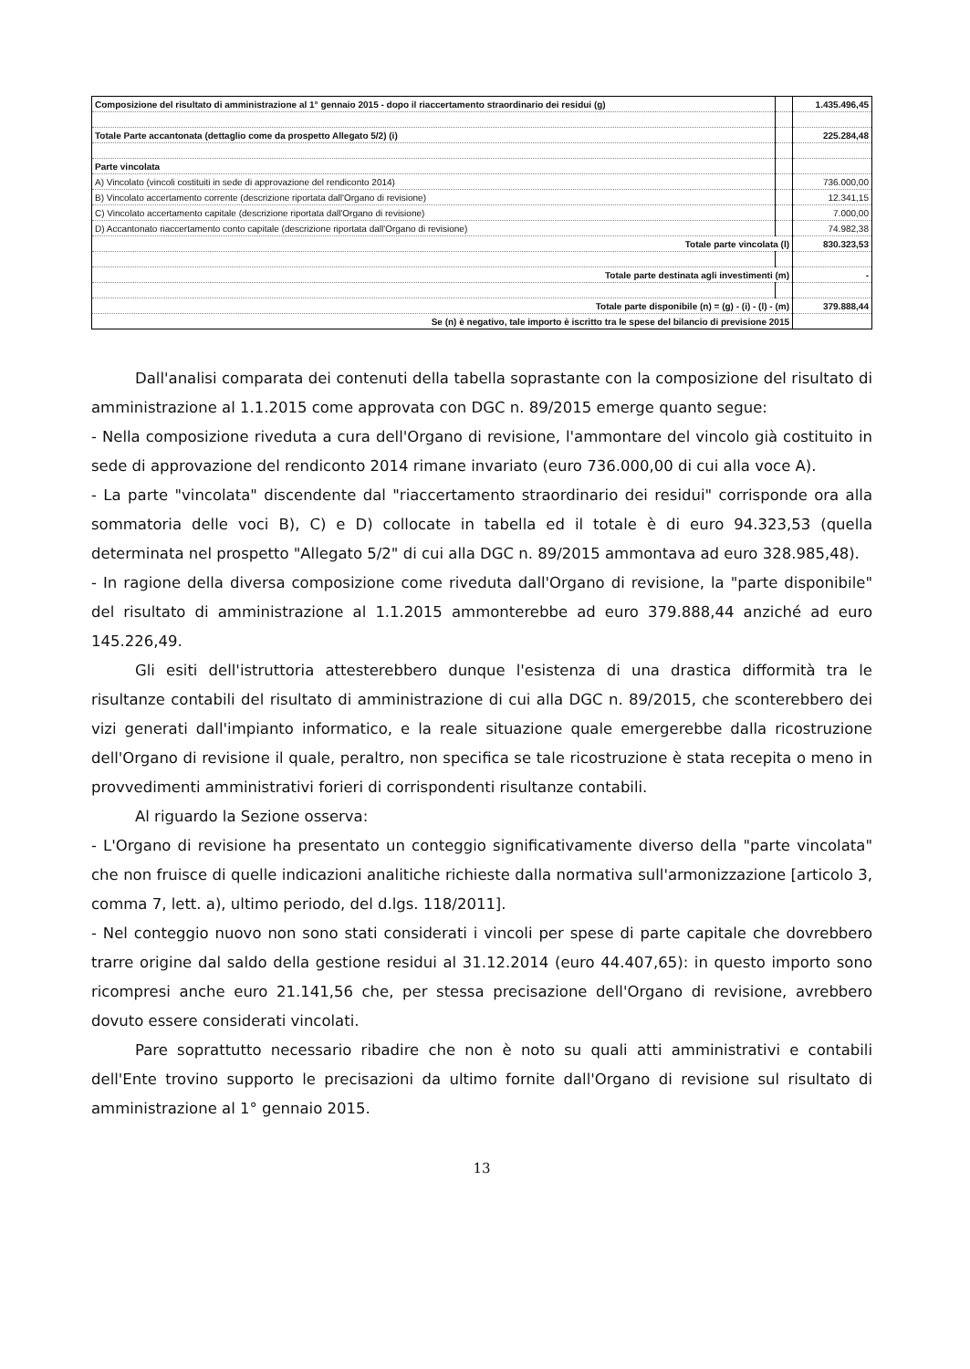| Composizione del risultato di amministrazione al 1° gennaio 2015 - dopo il riaccertamento straordinario dei residui (g) | | 1.435.496,45 |
| Totale Parte accantonata (dettaglio come da prospetto Allegato 5/2) (i) | | 225.284,48 |
| Parte vincolata | | |
| A) Vincolato (vincoli costituiti in sede di approvazione del rendiconto 2014) | | 736.000,00 |
| B) Vincolato accertamento corrente (descrizione riportata dall'Organo di revisione) | | 12.341,15 |
| C) Vincolato accertamento capitale (descrizione riportata dall'Organo di revisione) | | 7.000,00 |
| D) Accantonato riaccertamento conto capitale (descrizione riportata dall'Organo di revisione) | | 74.982,38 |
| Totale parte vincolata (l) | | 830.323,53 |
| Totale parte destinata agli investimenti (m) | | - |
| Totale parte disponibile (n) = (g) - (i) - (l) - (m) | | 379.888,44 |
| Se (n) è negativo, tale importo è iscritto tra le spese del bilancio di previsione 2015 | | |
Dall'analisi comparata dei contenuti della tabella soprastante con la composizione del risultato di amministrazione al 1.1.2015 come approvata con DGC n. 89/2015 emerge quanto segue:
- Nella composizione riveduta a cura dell'Organo di revisione, l'ammontare del vincolo già costituito in sede di approvazione del rendiconto 2014 rimane invariato (euro 736.000,00 di cui alla voce A).
- La parte "vincolata" discendente dal "riaccertamento straordinario dei residui" corrisponde ora alla sommatoria delle voci B), C) e D) collocate in tabella ed il totale è di euro 94.323,53 (quella determinata nel prospetto "Allegato 5/2" di cui alla DGC n. 89/2015 ammontava ad euro 328.985,48).
- In ragione della diversa composizione come riveduta dall'Organo di revisione, la "parte disponibile" del risultato di amministrazione al 1.1.2015 ammonterebbe ad euro 379.888,44 anziché ad euro 145.226,49.
Gli esiti dell'istruttoria attesterebbero dunque l'esistenza di una drastica difformità tra le risultanze contabili del risultato di amministrazione di cui alla DGC n. 89/2015, che sconterebbero dei vizi generati dall'impianto informatico, e la reale situazione quale emergerebbe dalla ricostruzione dell'Organo di revisione il quale, peraltro, non specifica se tale ricostruzione è stata recepita o meno in provvedimenti amministrativi forieri di corrispondenti risultanze contabili.
Al riguardo la Sezione osserva:
- L'Organo di revisione ha presentato un conteggio significativamente diverso della "parte vincolata" che non fruisce di quelle indicazioni analitiche richieste dalla normativa sull'armonizzazione [articolo 3, comma 7, lett. a), ultimo periodo, del d.lgs. 118/2011].
- Nel conteggio nuovo non sono stati considerati i vincoli per spese di parte capitale che dovrebbero trarre origine dal saldo della gestione residui al 31.12.2014 (euro 44.407,65): in questo importo sono ricompresi anche euro 21.141,56 che, per stessa precisazione dell'Organo di revisione, avrebbero dovuto essere considerati vincolati.
Pare soprattutto necessario ribadire che non è noto su quali atti amministrativi e contabili dell'Ente trovino supporto le precisazioni da ultimo fornite dall'Organo di revisione sul risultato di amministrazione al 1° gennaio 2015.
13